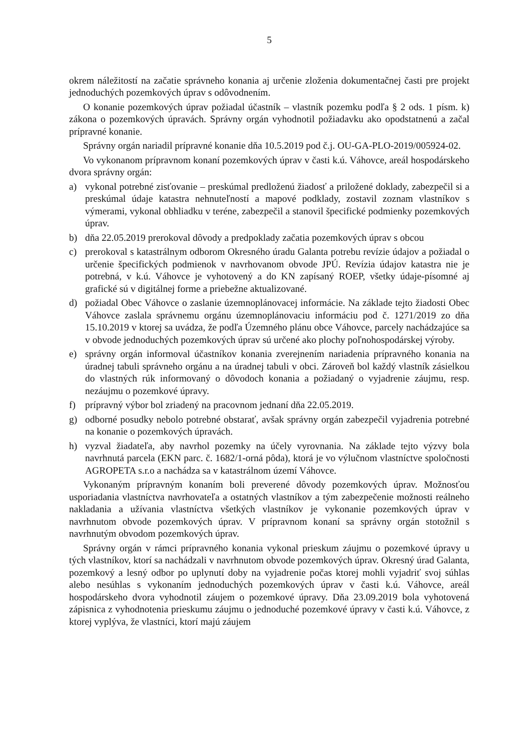5
okrem náležitostí na začatie správneho konania aj určenie zloženia dokumentačnej časti pre projekt jednoduchých pozemkových úprav s odôvodnením.
O konanie pozemkových úprav požiadal účastník – vlastník pozemku podľa § 2 ods. 1 písm. k) zákona o pozemkových úpravách. Správny orgán vyhodnotil požiadavku ako opodstatnenú a začal prípravné konanie.
Správny orgán nariadil prípravné konanie dňa 10.5.2019 pod č.j. OU-GA-PLO-2019/005924-02.
Vo vykonanom prípravnom konaní pozemkových úprav v časti k.ú. Váhovce, areál hospodárskeho dvora správny orgán:
a) vykonal potrebné zisťovanie – preskúmal predloženú žiadosť a priložené doklady, zabezpečil si a preskúmal údaje katastra nehnuteľností a mapové podklady, zostavil zoznam vlastníkov s výmerami, vykonal obhliadku v teréne, zabezpečil a stanovil špecifické podmienky pozemkových úprav.
b) dňa 22.05.2019 prerokoval dôvody a predpoklady začatia pozemkových úprav s obcou
c) prerokoval s katastrálnym odborom Okresného úradu Galanta potrebu revízie údajov a požiadal o určenie špecifických podmienok v navrhovanom obvode JPÚ. Revízia údajov katastra nie je potrebná, v k.ú. Váhovce je vyhotovený a do KN zapísaný ROEP, všetky údaje-písomné aj grafické sú v digitálnej forme a priebežne aktualizované.
d) požiadal Obec Váhovce o zaslanie územnoplánovacej informácie. Na základe tejto žiadosti Obec Váhovce zaslala správnemu orgánu územnoplánovaciu informáciu pod č. 1271/2019 zo dňa 15.10.2019 v ktorej sa uvádza, že podľa Územného plánu obce Váhovce, parcely nachádzajúce sa v obvode jednoduchých pozemkových úprav sú určené ako plochy poľnohospodárskej výroby.
e) správny orgán informoval účastníkov konania zverejnením nariadenia prípravného konania na úradnej tabuli správneho orgánu a na úradnej tabuli v obci. Zároveň bol každý vlastník zásielkou do vlastných rúk informovaný o dôvodoch konania a požiadaný o vyjadrenie záujmu, resp. nezáujmu o pozemkové úpravy.
f) prípravný výbor bol zriadený na pracovnom jednaní dňa 22.05.2019.
g) odborné posudky nebolo potrebné obstarať, avšak správny orgán zabezpečil vyjadrenia potrebné na konanie o pozemkových úpravách.
h) vyzval žiadateľa, aby navrhol pozemky na účely vyrovnania. Na základe tejto výzvy bola navrhnutá parcela (EKN parc. č. 1682/1-orná pôda), ktorá je vo výlučnom vlastníctve spoločnosti AGROPETA s.r.o a nachádza sa v katastrálnom území Váhovce.
Vykonaným prípravným konaním boli preverené dôvody pozemkových úprav. Možnosťou usporiadania vlastníctva navrhovateľa a ostatných vlastníkov a tým zabezpečenie možnosti reálneho nakladania a užívania vlastníctva všetkých vlastníkov je vykonanie pozemkových úprav v navrhnutom obvode pozemkových úprav. V prípravnom konaní sa správny orgán stotožnil s navrhnutým obvodom pozemkových úprav.
Správny orgán v rámci prípravného konania vykonal prieskum záujmu o pozemkové úpravy u tých vlastníkov, ktorí sa nachádzali v navrhnutom obvode pozemkových úprav. Okresný úrad Galanta, pozemkový a lesný odbor po uplynutí doby na vyjadrenie počas ktorej mohli vyjadriť svoj súhlas alebo nesúhlas s vykonaním jednoduchých pozemkových úprav v časti k.ú. Váhovce, areál hospodárskeho dvora vyhodnotil záujem o pozemkové úpravy. Dňa 23.09.2019 bola vyhotovená zápisnica z vyhodnotenia prieskumu záujmu o jednoduché pozemkové úpravy v časti k.ú. Váhovce, z ktorej vyplýva, že vlastníci, ktorí majú záujem